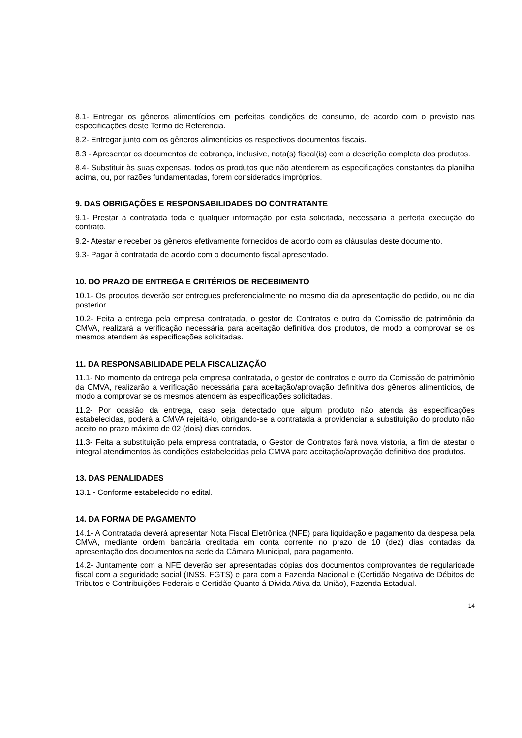8.1- Entregar os gêneros alimentícios em perfeitas condições de consumo, de acordo com o previsto nas especificações deste Termo de Referência.
8.2- Entregar junto com os gêneros alimentícios os respectivos documentos fiscais.
8.3 - Apresentar os documentos de cobrança, inclusive, nota(s) fiscal(is) com a descrição completa dos produtos.
8.4- Substituir às suas expensas, todos os produtos que não atenderem as especificações constantes da planilha acima, ou, por razões fundamentadas, forem considerados impróprios.
9. DAS OBRIGAÇÕES E RESPONSABILIDADES DO CONTRATANTE
9.1- Prestar à contratada toda e qualquer informação por esta solicitada, necessária à perfeita execução do contrato.
9.2- Atestar e receber os gêneros efetivamente fornecidos de acordo com as cláusulas deste documento.
9.3- Pagar à contratada de acordo com o documento fiscal apresentado.
10. DO PRAZO DE ENTREGA E CRITÉRIOS DE RECEBIMENTO
10.1- Os produtos deverão ser entregues preferencialmente no mesmo dia da apresentação do pedido, ou no dia posterior.
10.2- Feita a entrega pela empresa contratada, o gestor de Contratos e outro da Comissão de patrimônio da CMVA, realizará a verificação necessária para aceitação definitiva dos produtos, de modo a comprovar se os mesmos atendem às especificações solicitadas.
11. DA RESPONSABILIDADE PELA FISCALIZAÇÃO
11.1- No momento da entrega pela empresa contratada, o gestor de contratos e outro da Comissão de patrimônio da CMVA, realizarão a verificação necessária para aceitação/aprovação definitiva dos gêneros alimentícios, de modo a comprovar se os mesmos atendem às especificações solicitadas.
11.2- Por ocasião da entrega, caso seja detectado que algum produto não atenda às especificações estabelecidas, poderá a CMVA rejeitá-lo, obrigando-se a contratada a providenciar a substituição do produto não aceito no prazo máximo de 02 (dois) dias corridos.
11.3- Feita a substituição pela empresa contratada, o Gestor de Contratos fará nova vistoria, a fim de atestar o integral atendimentos às condições estabelecidas pela CMVA para aceitação/aprovação definitiva dos produtos.
13. DAS PENALIDADES
13.1 - Conforme estabelecido no edital.
14. DA FORMA DE PAGAMENTO
14.1- A Contratada deverá apresentar Nota Fiscal Eletrônica (NFE) para liquidação e pagamento da despesa pela CMVA, mediante ordem bancária creditada em conta corrente no prazo de 10 (dez) dias contadas da apresentação dos documentos na sede da Câmara Municipal, para pagamento.
14.2- Juntamente com a NFE deverão ser apresentadas cópias dos documentos comprovantes de regularidade fiscal com a seguridade social (INSS, FGTS) e para com a Fazenda Nacional e (Certidão Negativa de Débitos de Tributos e Contribuições Federais e Certidão Quanto á Dívida Ativa da União), Fazenda Estadual.
14